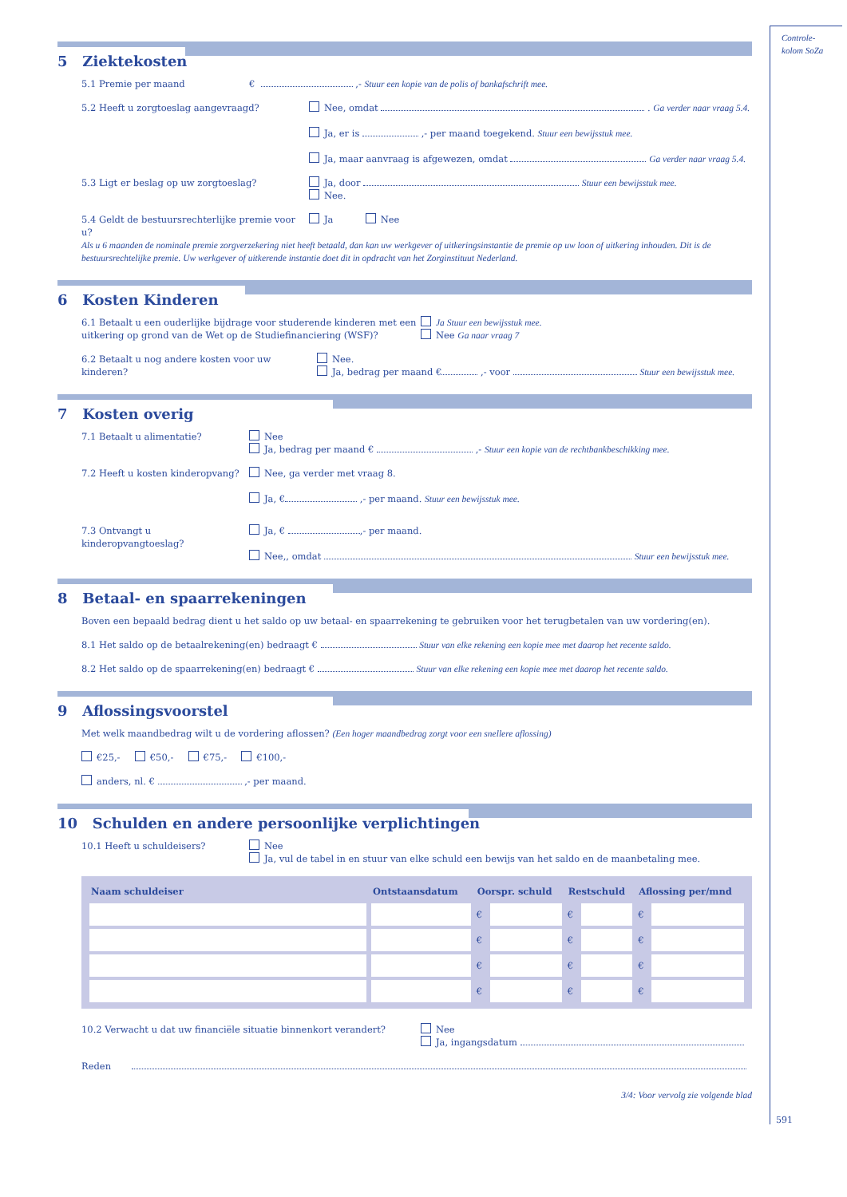5 Ziektekosten
5.1 Premie per maand € ,- Stuur een kopie van de polis of bankafschrift mee.
5.2 Heeft u zorgtoeslag aangevraagd? Nee, omdat . Ga verder naar vraag 5.4.
Ja, er is ,- per maand toegekend. Stuur een bewijsstuk mee.
Ja, maar aanvraag is afgewezen, omdat Ga verder naar vraag 5.4.
5.3 Ligt er beslag op uw zorgtoeslag? Ja, door Stuur een bewijsstuk mee.
Nee.
5.4 Geldt de bestuursrechterlijke premie voor u? Ja Nee
Als u 6 maanden de nominale premie zorgverzekering niet heeft betaald, dan kan uw werkgever of uitkeringsinstantie de premie op uw loon of uitkering inhouden. Dit is de bestuursrechtelijke premie. Uw werkgever of uitkerende instantie doet dit in opdracht van het Zorginstituut Nederland.
6 Kosten Kinderen
6.1 Betaalt u een ouderlijke bijdrage voor studerende kinderen met een uitkering op grond van de Wet op de Studiefinanciering (WSF)? Ja Stuur een bewijsstuk mee.
Nee Ga naar vraag 7
6.2 Betaalt u nog andere kosten voor uw kinderen? Nee.
Ja, bedrag per maand € ,- voor Stuur een bewijsstuk mee.
7 Kosten overig
7.1 Betaalt u alimentatie? Nee
Ja, bedrag per maand € ,- Stuur een kopie van de rechtbankbeschikking mee.
7.2 Heeft u kosten kinderopvang? Nee, ga verder met vraag 8.
Ja, € ,- per maand. Stuur een bewijsstuk mee.
7.3 Ontvangt u kinderopvangtoeslag? Ja, € ,- per maand.
Nee,, omdat Stuur een bewijsstuk mee.
8 Betaal- en spaarrekeningen
Boven een bepaald bedrag dient u het saldo op uw betaal- en spaarrekening te gebruiken voor het terugbetalen van uw vordering(en).
8.1 Het saldo op de betaalrekening(en) bedraagt € Stuur van elke rekening een kopie mee met daarop het recente saldo.
8.2 Het saldo op de spaarrekening(en) bedraagt € Stuur van elke rekening een kopie mee met daarop het recente saldo.
9 Aflossingsvoorstel
Met welk maandbedrag wilt u de vordering aflossen? (Een hoger maandbedrag zorgt voor een snellere aflossing)
€25,- €50,- €75,- €100,-
anders, nl. € ,- per maand.
10 Schulden en andere persoonlijke verplichtingen
10.1 Heeft u schuldeisers? Nee
Ja, vul de tabel in en stuur van elke schuld een bewijs van het saldo en de maanbetaling mee.
| Naam schuldeiser | Ontstaansdatum | Oorspr. schuld | | Restschuld | | Aflossing per/mnd | |
| --- | --- | --- | --- | --- | --- | --- | --- |
| | | € | | € | | € | |
| | | € | | € | | € | |
| | | € | | € | | € | |
| | | € | | € | | € | |
10.2 Verwacht u dat uw financiële situatie binnenkort verandert? Nee
Ja, ingangsdatum
Reden
3/4: Voor vervolg zie volgende blad
Controle-
kolom SoZa
591